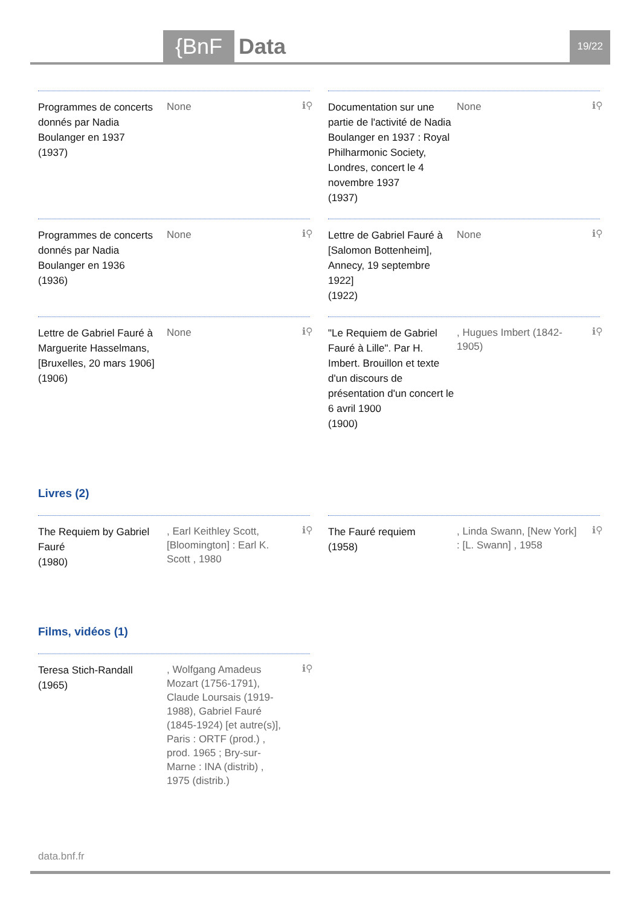{BnF Data 19/22
Programmes de concerts donnés par Nadia Boulanger en 1937
(1937)
None
ℹ⚲
Documentation sur une partie de l'activité de Nadia Boulanger en 1937 : Royal Philharmonic Society, Londres, concert le 4 novembre 1937
(1937)
None
ℹ⚲
Programmes de concerts donnés par Nadia Boulanger en 1936
(1936)
None
ℹ⚲
Lettre de Gabriel Fauré à [Salomon Bottenheim], Annecy, 19 septembre 1922]
(1922)
None
ℹ⚲
Lettre de Gabriel Fauré à Marguerite Hasselmans, [Bruxelles, 20 mars 1906]
(1906)
None
ℹ⚲
"Le Requiem de Gabriel Fauré à Lille". Par H. Imbert. Brouillon et texte d'un discours de présentation d'un concert le 6 avril 1900
(1900)
, Hugues Imbert (1842-1905)
ℹ⚲
Livres (2)
The Requiem by Gabriel Fauré
(1980)
, Earl Keithley Scott, [Bloomington] : Earl K. Scott , 1980
ℹ⚲
The Fauré requiem
(1958)
, Linda Swann, [New York] : [L. Swann] , 1958
ℹ⚲
Films, vidéos (1)
Teresa Stich-Randall
(1965)
, Wolfgang Amadeus Mozart (1756-1791), Claude Loursais (1919-1988), Gabriel Fauré (1845-1924) [et autre(s)], Paris : ORTF (prod.) , prod. 1965 ; Bry-sur-Marne : INA (distrib) , 1975 (distrib.)
ℹ⚲
data.bnf.fr